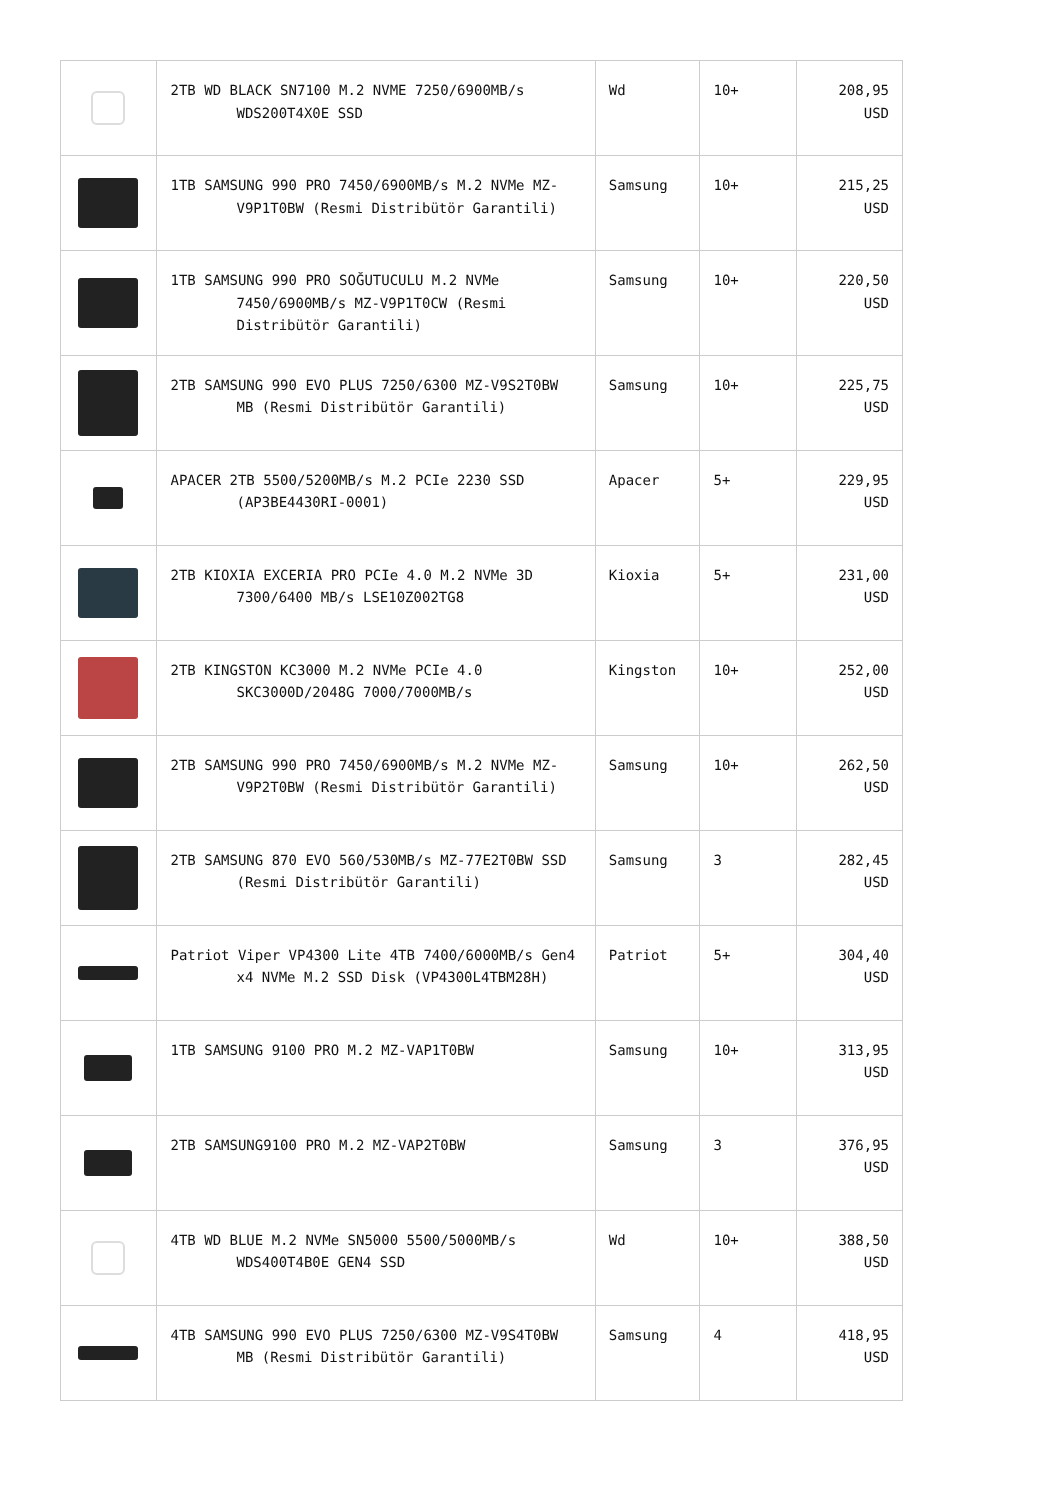| | 2TB WD BLACK SN7100 M.2 NVME 7250/6900MB/s WDS200T4X0E SSD | Wd | 10+ | 208,95 USD |
| | 1TB SAMSUNG 990 PRO 7450/6900MB/s M.2 NVMe MZ-V9P1T0BW (Resmi Distribütör Garantili) | Samsung | 10+ | 215,25 USD |
| | 1TB SAMSUNG 990 PRO SOĞUTUCULU M.2 NVMe 7450/6900MB/s MZ-V9P1T0CW (Resmi Distribütör Garantili) | Samsung | 10+ | 220,50 USD |
| | 2TB SAMSUNG 990 EVO PLUS 7250/6300 MZ-V9S2T0BW MB (Resmi Distribütör Garantili) | Samsung | 10+ | 225,75 USD |
| | APACER 2TB 5500/5200MB/s M.2 PCIe 2230 SSD (AP3BE4430RI-0001) | Apacer | 5+ | 229,95 USD |
| | 2TB KIOXIA EXCERIA PRO PCIe 4.0 M.2 NVMe 3D 7300/6400 MB/s LSE10Z002TG8 | Kioxia | 5+ | 231,00 USD |
| | 2TB KINGSTON KC3000 M.2 NVMe PCIe 4.0 SKC3000D/2048G 7000/7000MB/s | Kingston | 10+ | 252,00 USD |
| | 2TB SAMSUNG 990 PRO 7450/6900MB/s M.2 NVMe MZ-V9P2T0BW (Resmi Distribütör Garantili) | Samsung | 10+ | 262,50 USD |
| | 2TB SAMSUNG 870 EVO 560/530MB/s MZ-77E2T0BW SSD (Resmi Distribütör Garantili) | Samsung | 3 | 282,45 USD |
| | Patriot Viper VP4300 Lite 4TB 7400/6000MB/s Gen4 x4 NVMe M.2 SSD Disk (VP4300L4TBM28H) | Patriot | 5+ | 304,40 USD |
| | 1TB SAMSUNG 9100 PRO M.2 MZ-VAP1T0BW | Samsung | 10+ | 313,95 USD |
| | 2TB SAMSUNG9100 PRO M.2 MZ-VAP2T0BW | Samsung | 3 | 376,95 USD |
| | 4TB WD BLUE M.2 NVMe SN5000 5500/5000MB/s WDS400T4B0E GEN4 SSD | Wd | 10+ | 388,50 USD |
| | 4TB SAMSUNG 990 EVO PLUS 7250/6300 MZ-V9S4T0BW MB (Resmi Distribütör Garantili) | Samsung | 4 | 418,95 USD |